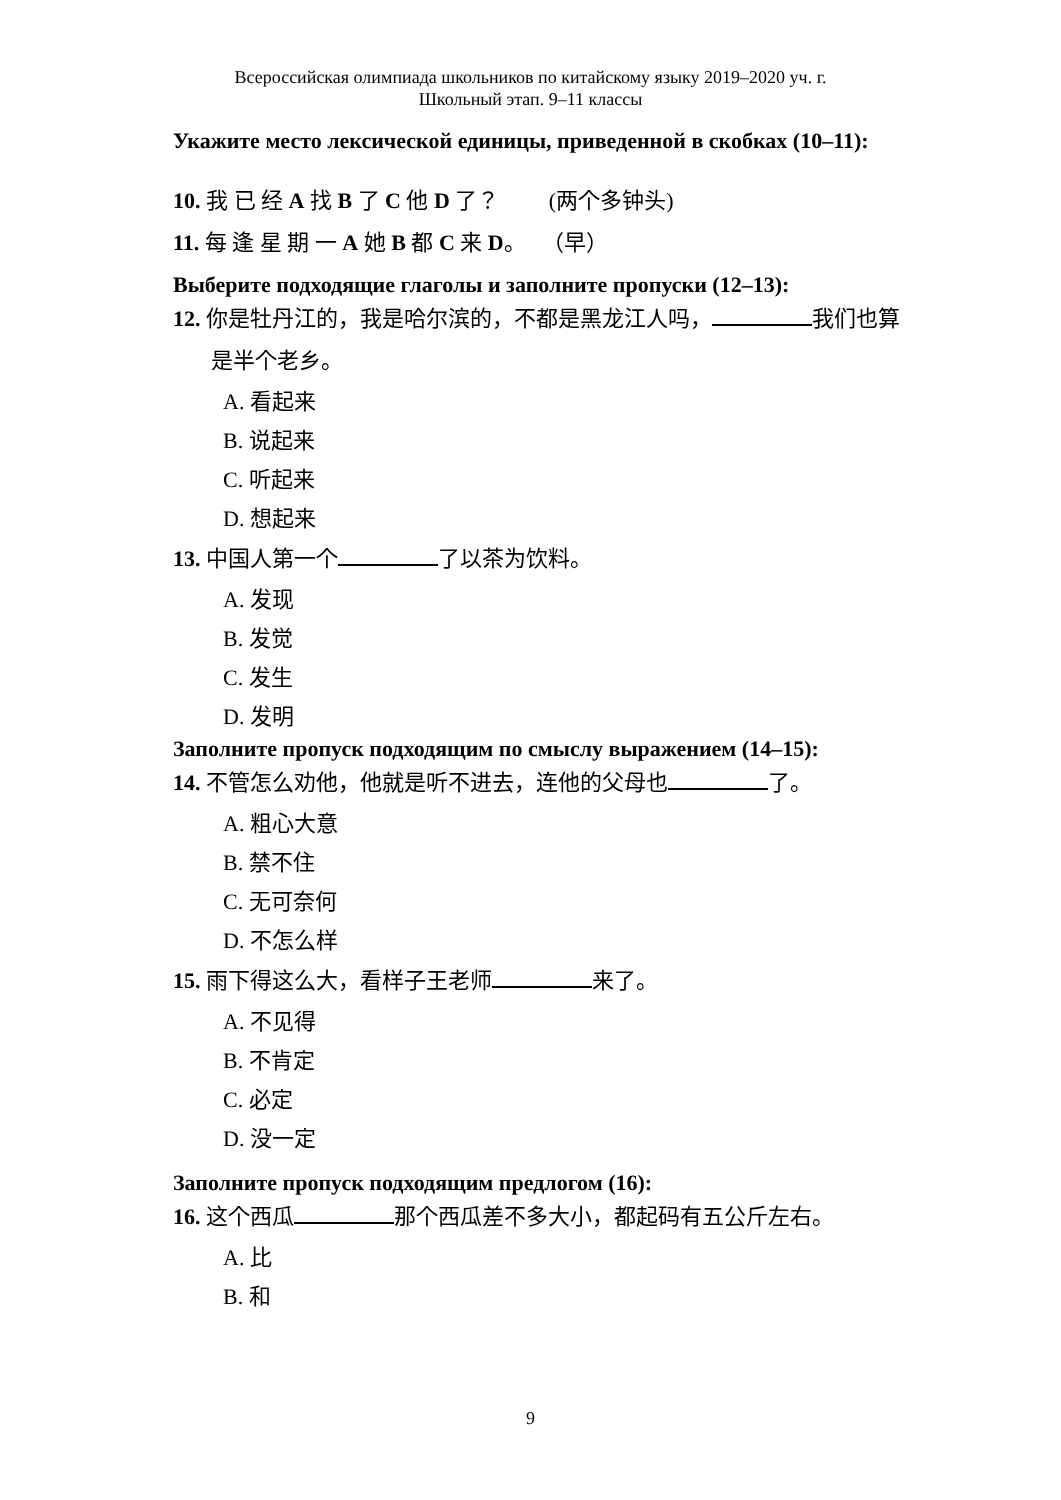Всероссийская олимпиада школьников по китайскому языку 2019–2020 уч. г.
Школьный этап. 9–11 классы
Укажите место лексической единицы, приведенной в скобках (10–11):
10. 我 已 经 A 找 B 了 C 他 D 了？ (两个多钟头)
11. 每 逢 星 期 一 A 她 B 都 C 来 D。 （早）
Выберите подходящие глаголы и заполните пропуски (12–13):
12. 你是牡丹江的，我是哈尔滨的，不都是黑龙江人吗， 我们也算
是半个老乡。
A. 看起来
B. 说起来
C. 听起来
D. 想起来
13. 中国人第一个 了以茶为饮料。
A. 发现
B. 发觉
C. 发生
D. 发明
Заполните пропуск подходящим по смыслу выражением (14–15):
14. 不管怎么劝他，他就是听不进去，连他的父母也 了。
A. 粗心大意
B. 禁不住
C. 无可奈何
D. 不怎么样
15. 雨下得这么大，看样子王老师 来了。
A. 不见得
B. 不肯定
C. 必定
D. 没一定
Заполните пропуск подходящим предлогом (16):
16. 这个西瓜 那个西瓜差不多大小，都起码有五公斤左右。
A. 比
B. 和
9